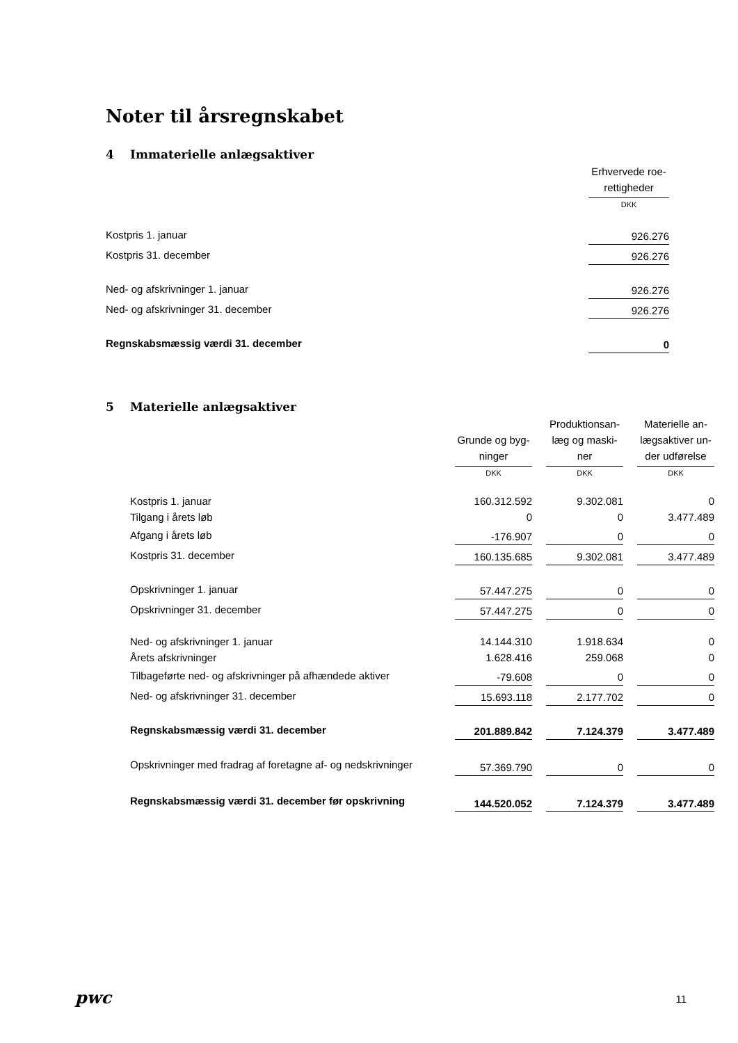Noter til årsregnskabet
4 Immaterielle anlægsaktiver
| | Erhvervede roe-rettigheder |
| | DKK |
| Kostpris 1. januar | 926.276 |
| Kostpris 31. december | 926.276 |
| Ned- og afskrivninger 1. januar | 926.276 |
| Ned- og afskrivninger 31. december | 926.276 |
| Regnskabsmæssig værdi 31. december | 0 |
5 Materielle anlægsaktiver
| | Grunde og byg-ninger | Produktionsan-læg og maski-ner | Materielle an-lægsaktiver un-der udførelse |
| | DKK | DKK | DKK |
| Kostpris 1. januar | 160.312.592 | 9.302.081 | 0 |
| Tilgang i årets løb | 0 | 0 | 3.477.489 |
| Afgang i årets løb | -176.907 | 0 | 0 |
| Kostpris 31. december | 160.135.685 | 9.302.081 | 3.477.489 |
| Opskrivninger 1. januar | 57.447.275 | 0 | 0 |
| Opskrivninger 31. december | 57.447.275 | 0 | 0 |
| Ned- og afskrivninger 1. januar | 14.144.310 | 1.918.634 | 0 |
| Årets afskrivninger | 1.628.416 | 259.068 | 0 |
| Tilbageførte ned- og afskrivninger på afhændede aktiver | -79.608 | 0 | 0 |
| Ned- og afskrivninger 31. december | 15.693.118 | 2.177.702 | 0 |
| Regnskabsmæssig værdi 31. december | 201.889.842 | 7.124.379 | 3.477.489 |
| Opskrivninger med fradrag af foretagne af- og nedskrivninger | 57.369.790 | 0 | 0 |
| Regnskabsmæssig værdi 31. december før opskrivning | 144.520.052 | 7.124.379 | 3.477.489 |
pwc 11